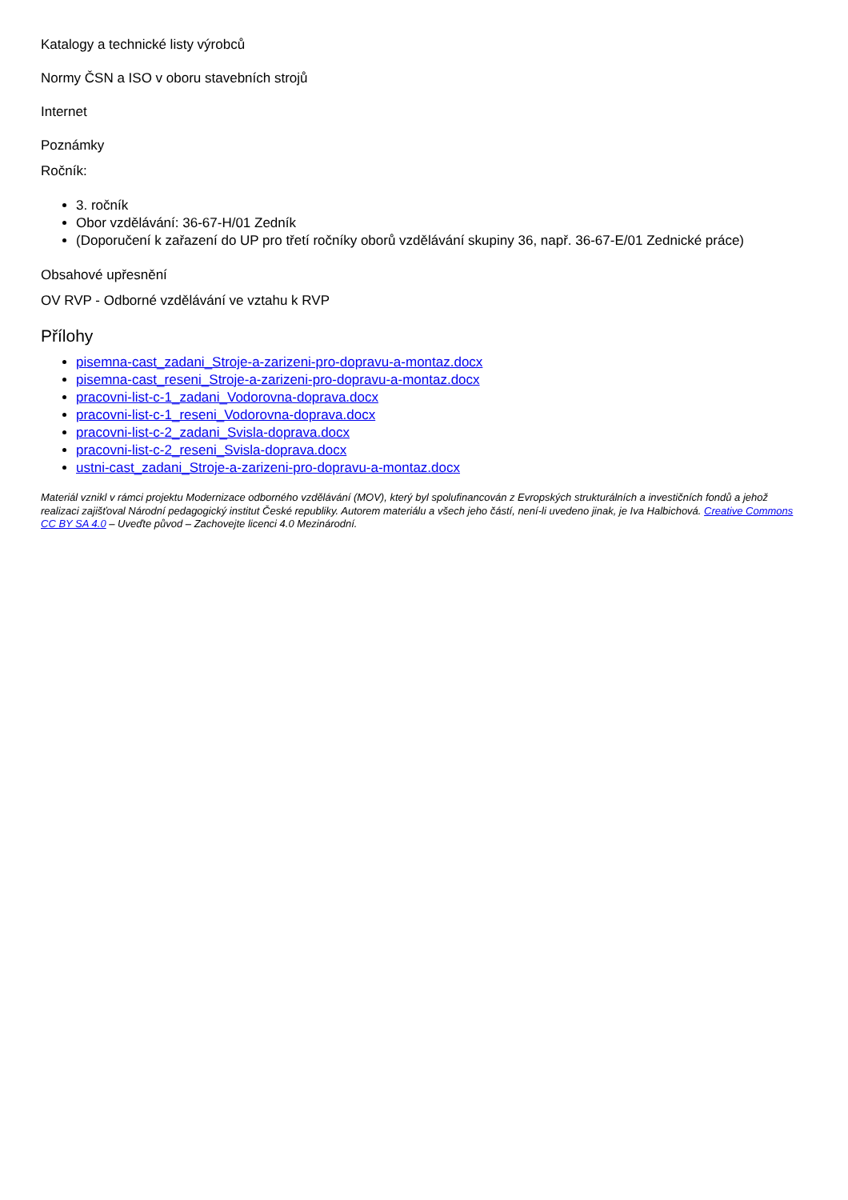Katalogy a technické listy výrobců
Normy ČSN a ISO v oboru stavebních strojů
Internet
Poznámky
Ročník:
3. ročník
Obor vzdělávání: 36-67-H/01 Zedník
(Doporučení k zařazení do UP pro třetí ročníky oborů vzdělávání skupiny 36, např. 36-67-E/01 Zednické práce)
Obsahové upřesnění
OV RVP - Odborné vzdělávání ve vztahu k RVP
Přílohy
pisemna-cast_zadani_Stroje-a-zarizeni-pro-dopravu-a-montaz.docx
pisemna-cast_reseni_Stroje-a-zarizeni-pro-dopravu-a-montaz.docx
pracovni-list-c-1_zadani_Vodorovna-doprava.docx
pracovni-list-c-1_reseni_Vodorovna-doprava.docx
pracovni-list-c-2_zadani_Svisla-doprava.docx
pracovni-list-c-2_reseni_Svisla-doprava.docx
ustni-cast_zadani_Stroje-a-zarizeni-pro-dopravu-a-montaz.docx
Materiál vznikl v rámci projektu Modernizace odborného vzdělávání (MOV), který byl spolufinancován z Evropských strukturálních a investičních fondů a jehož realizaci zajišťoval Národní pedagogický institut České republiky. Autorem materiálu a všech jeho částí, není-li uvedeno jinak, je Iva Halbichová. Creative Commons CC BY SA 4.0 – Uveďte původ – Zachovejte licenci 4.0 Mezinárodní.